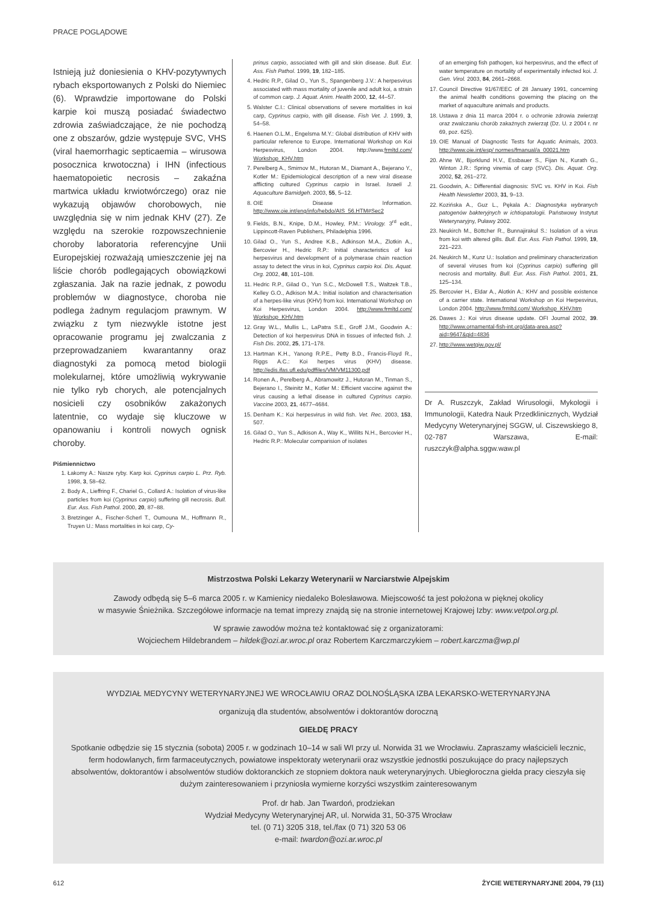PRACE POGLĄDOWE
Istnieją już doniesienia o KHV-pozytywnych rybach eksportowanych z Polski do Niemiec (6). Wprawdzie importowane do Polski karpie koi muszą posiadać świadectwo zdrowia zaświadczające, że nie pochodzą one z obszarów, gdzie występuje SVC, VHS (viral haemorrhagic septicaemia – wirusowa posocznica krwotoczna) i IHN (infectious haematopoietic necrosis – zakaźna martwica układu krwiotwórczego) oraz nie wykazują objawów chorobowych, nie uwzględnia się w nim jednak KHV (27). Ze względu na szerokie rozpowszechnienie choroby laboratoria referencyjne Unii Europejskiej rozważają umieszczenie jej na liście chorób podlegających obowiązkowi zgłaszania. Jak na razie jednak, z powodu problemów w diagnostyce, choroba nie podlega żadnym regulacjom prawnym. W związku z tym niezwykle istotne jest opracowanie programu jej zwalczania z przeprowadzaniem kwarantanny oraz diagnostyki za pomocą metod biologii molekularnej, które umożliwią wykrywanie nie tylko ryb chorych, ale potencjalnych nosicieli czy osobników zakażonych latentnie, co wydaje się kluczowe w opanowaniu i kontroli nowych ognisk choroby.
Piśmiennictwo
1. Łakomy A.: Nasze ryby. Karp koi. Cyprinus carpio L. Prz. Ryb. 1998, 3, 58–62.
2. Body A., Lieffring F., Chariel G., Collard A.: Isolation of virus-like particles from koi (Cyprinus carpio) suffering gill necrosis. Bull. Eur. Ass. Fish Pathol. 2000, 20, 87–88.
3. Bretzinger A., Fischer-Scherl T., Oumouna M., Hoffmann R., Truyen U.: Mass mortalities in koi carp, Cy-
prinus carpio, associated with gill and skin disease. Bull. Eur. Ass. Fish Pathol. 1999, 19, 182–185.
4. Hedric R.P., Gilad O., Yun S., Spangenberg J.V.: A herpesvirus associated with mass mortality of juvenile and adult koi, a strain of common carp. J. Aquat. Anim. Health 2000, 12, 44–57.
5. Walster C.I.: Clinical observations of severe mortalities in koi carp, Cyprinus carpio, with gill disease. Fish Vet. J. 1999, 3, 54–58.
6. Haenen O.L.M., Engelsma M.Y.: Global distribution of KHV with particular reference to Europe. International Workshop on Koi Herpesvirus, London 2004. http://www.frmltd.com/ Workshop_KHV.htm
7. Perelberg A., Smirnov M., Hutoran M., Diamant A., Bejerano Y., Kotler M.: Epidemiological description of a new viral disease afflicting cultured Cyprinus carpio in Israel. Israeli J. Aquaculture Bamidgeh. 2003, 55, 5–12.
8. OIE Disease Information. http://www.oie.int/eng/info/hebdo/AIS_56.HTM#Sec2
9. Fields, B.N., Knipe, D.M., Howley, P.M.: Virology. 3<sup>rd</sup> edit., Lippincott-Raven Publishers, Philadelphia 1996.
10. Gilad O., Yun S., Andree K.B., Adkinson M.A., Zlotkin A., Bercovier H., Hedric R.P.: Initial characteristics of koi herpesvirus and development of a polymerase chain reaction assay to detect the virus in koi, Cyprinus carpio koi. Dis. Aquat. Org. 2002, 48, 101–108.
11. Hedric R.P., Gilad O., Yun S.C., McDowell T.S., Waltzek T.B., Kelley G.O., Adkison M.A.: Initial isolation and characterisation of a herpes-like virus (KHV) from koi. International Workshop on Koi Herpesvirus, London 2004. http://www.frmltd.com/ Workshop_KHV.htm
12. Gray W.L., Mullis L., LaPatra S.E., Groff J.M., Goodwin A.: Detection of koi herpesvirus DNA in tissues of infected fish. J. Fish Dis. 2002, 25, 171–178.
13. Hartman K.H., Yanong R.P.E., Petty B.D., Francis-Floyd R., Riggs A.C.: Koi herpes virus (KHV) disease. http://edis.ifas.ufl.edu/pdffiles/VM/VM11300.pdf
14. Ronen A., Perelberg A., Abramowitz J., Hutoran M., Tinman S., Bejerano I., Steinitz M., Kotler M.: Efficient vaccine against the virus causing a lethal disease in cultured Cyprinus carpio. Vaccine 2003, 21, 4677–4684.
15. Denham K.: Koi herpesvirus in wild fish. Vet. Rec. 2003, 153, 507.
16. Gilad O., Yun S., Adkison A., Way K., Willits N.H., Bercovier H., Hedric R.P.: Molecular comparision of isolates
of an emerging fish pathogen, koi herpesvirus, and the effect of water temperature on mortality of experimentally infected koi. J. Gen. Virol. 2003, 84, 2661–2668.
17. Council Directive 91/67/EEC of 28 January 1991, concerning the animal health conditions governing the placing on the market of aquaculture animals and products.
18. Ustawa z dnia 11 marca 2004 r. o ochronie zdrowia zwierząt oraz zwalczaniu chorób zakaźnych zwierząt (Dz. U. z 2004 r. nr 69, poz. 625).
19. OIE Manual of Diagnostic Tests for Aquatic Animals, 2003. http://www.oie.int/esp/ normes/fmanual/a_00021.htm
20. Ahne W., Bjorklund H.V., Essbauer S., Fijan N., Kurath G., Winton J.R.: Spring viremia of carp (SVC). Dis. Aquat. Org. 2002, 52, 261–272.
21. Goodwin, A.: Differential diagnosis: SVC vs. KHV in Koi. Fish Health Newsletter 2003, 31, 9–13.
22. Kozińska A., Guz L., Pękala A.: Diagnostyka wybranych patogenów bakteryjnych w ichtiopatologii. Państwowy Instytut Weterynaryjny, Puławy 2002.
23. Neukirch M., Böttcher R., Bunnajirakul S.: Isolation of a virus from koi with altered gills. Bull. Eur. Ass. Fish Pathol. 1999, 19, 221–223.
24. Neukirch M., Kunz U.: Isolation and preliminary characterization of several viruses from koi (Cyprinus carpio) suffering gill necrosis and mortality. Bull. Eur. Ass. Fish Pathol. 2001, 21, 125–134.
25. Bercovier H., Eldar A., Alotkin A.: KHV and possible existence of a carrier state. International Workshop on Koi Herpesvirus, London 2004. http://www.frmltd.com/ Workshop_KHV.htm
26. Dawes J.: Koi virus disease update. OFI Journal 2002, 39. http://www.ornamental-fish-int.org/data-area.asp?aid=9647&gid=4836
27. http://www.wetgiw.gov.pl/
Dr A. Ruszczyk, Zakład Wirusologii, Mykologii i Immunologii, Katedra Nauk Przedklinicznych, Wydział Medycyny Weterynaryjnej SGGW, ul. Ciszewskiego 8, 02-787 Warszawa, E-mail: ruszczyk@alpha.sggw.waw.pl
Mistrzostwa Polski Lekarzy Weterynarii w Narciarstwie Alpejskim
Zawody odbędą się 5–6 marca 2005 r. w Kamienicy niedaleko Bolesławowa. Miejscowość ta jest położona w pięknej okolicy
w masywie Śnieżnika. Szczegółowe informacje na temat imprezy znajdą się na stronie internetowej Krajowej Izby: www.vetpol.org.pl.
W sprawie zawodów można też kontaktować się z organizatorami:
Wojciechem Hildebrandem – hildek@ozi.ar.wroc.pl oraz Robertem Karczmarczykiem – robert.karczma@wp.pl
WYDZIAŁ MEDYCYNY WETERYNARYJNEJ WE WROCŁAWIU ORAZ DOLNOŚLĄSKA IZBA LEKARSKO-WETERYNARYJNA
organizują dla studentów, absolwentów i doktorantów doroczną
GIEŁDĘ PRACY
Spotkanie odbędzie się 15 stycznia (sobota) 2005 r. w godzinach 10–14 w sali WI przy ul. Norwida 31 we Wrocławiu. Zapraszamy właścicieli lecznic, ferm hodowlanych, firm farmaceutycznych, powiatowe inspektoraty weterynarii oraz wszystkie jednostki poszukujące do pracy najlepszych absolwentów, doktorantów i absolwentów studiów doktoranckich ze stopniem doktora nauk weterynaryjnych. Ubiegłoroczna giełda pracy cieszyła się dużym zainteresowaniem i przyniosła wymierne korzyści wszystkim zainteresowanym
Prof. dr hab. Jan Twardoń, prodziekan
Wydział Medycyny Weterynaryjnej AR, ul. Norwida 31, 50-375 Wrocław
tel. (0 71) 3205 318, tel./fax (0 71) 320 53 06
e-mail: twardon@ozi.ar.wroc.pl
612 ŻYCIE WETERYNARYJNE 2004, 79 (11)